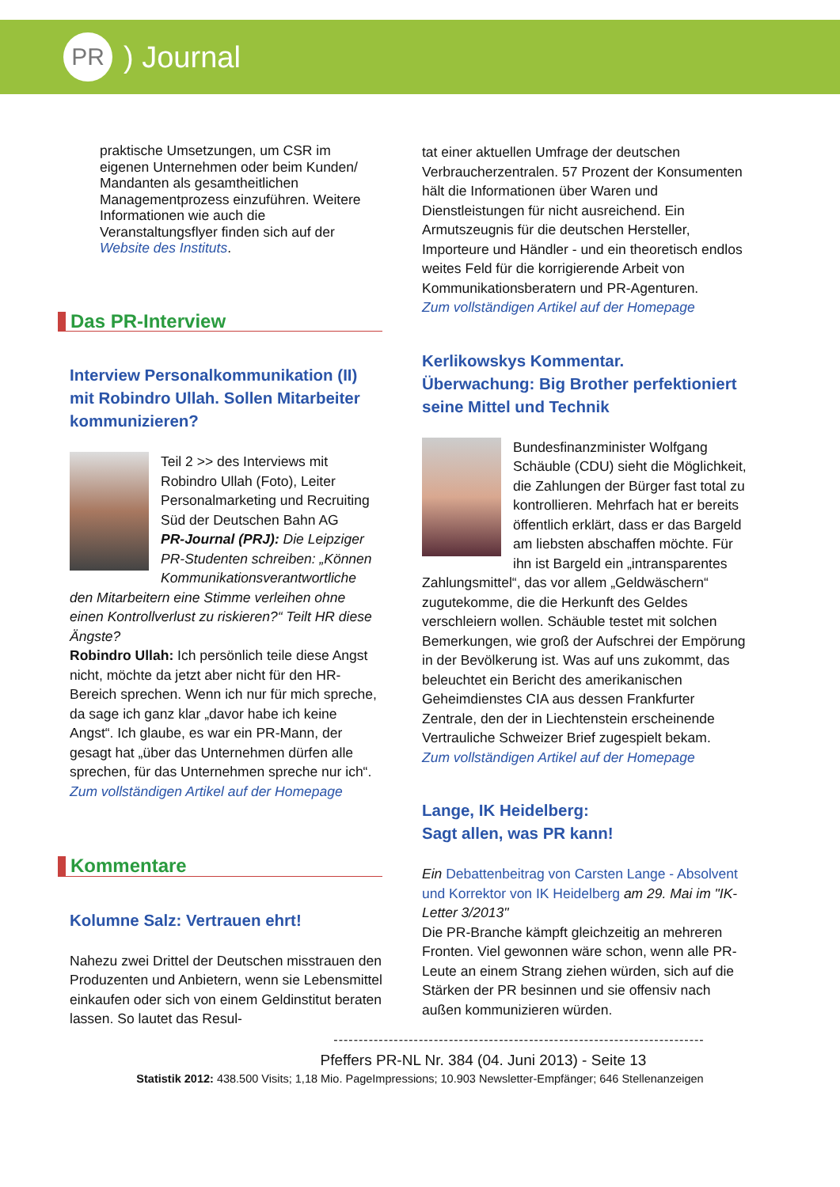PR
) Journal
praktische Umsetzungen, um CSR im eigenen Unternehmen oder beim Kunden/ Mandanten als gesamtheitlichen Managementprozess einzuführen. Weitere Informationen wie auch die Veranstaltungsflyer finden sich auf der Website des Instituts.
Das PR-Interview
Interview Personalkommunikation (II) mit Robindro Ullah. Sollen Mitarbeiter kommunizieren?
Teil 2 >> des Interviews mit Robindro Ullah (Foto), Leiter Personalmarketing und Recruiting Süd der Deutschen Bahn AG
PR-Journal (PRJ): Die Leipziger PR-Studenten schreiben: „Können Kommunikationsverantwortliche den Mitarbeitern eine Stimme verleihen ohne einen Kontrollverlust zu riskieren?“ Teilt HR diese Ängste?
Robindro Ullah: Ich persönlich teile diese Angst nicht, möchte da jetzt aber nicht für den HR-Bereich sprechen. Wenn ich nur für mich spreche, da sage ich ganz klar „davor habe ich keine Angst“. Ich glaube, es war ein PR-Mann, der gesagt hat „über das Unternehmen dürfen alle sprechen, für das Unternehmen spreche nur ich“.
Zum vollständigen Artikel auf der Homepage
Kommentare
Kolumne Salz: Vertrauen ehrt!
Nahezu zwei Drittel der Deutschen misstrauen den Produzenten und Anbietern, wenn sie Lebensmittel einkaufen oder sich von einem Geldinstitut beraten lassen. So lautet das Resul-
tat einer aktuellen Umfrage der deutschen Verbraucherzentralen. 57 Prozent der Konsumenten hält die Informationen über Waren und Dienstleistungen für nicht ausreichend. Ein Armutszeugnis für die deutschen Hersteller, Importeure und Händler - und ein theoretisch endlos weites Feld für die korrigierende Arbeit von Kommunikationsberatern und PR-Agenturen.
Zum vollständigen Artikel auf der Homepage
Kerlikowskys Kommentar.
Überwachung: Big Brother perfektioniert seine Mittel und Technik
Bundesfinanzminister Wolfgang Schäuble (CDU) sieht die Möglichkeit, die Zahlungen der Bürger fast total zu kontrollieren. Mehrfach hat er bereits öffentlich erklärt, dass er das Bargeld am liebsten abschaffen möchte. Für ihn ist Bargeld ein „intransparentes Zahlungsmittel“, das vor allem „Geldwäschern“ zugutekomme, die die Herkunft des Geldes verschleiern wollen. Schäuble testet mit solchen Bemerkungen, wie groß der Aufschrei der Empörung in der Bevölkerung ist. Was auf uns zukommt, das beleuchtet ein Bericht des amerikanischen Geheimdienstes CIA aus dessen Frankfurter Zentrale, den der in Liechtenstein erscheinende Vertrauliche Schweizer Brief zugespielt bekam.
Zum vollständigen Artikel auf der Homepage
Lange, IK Heidelberg:
Sagt allen, was PR kann!
Ein Debattenbeitrag von Carsten Lange - Absolvent und Korrektor von IK Heidelberg am 29. Mai im "IK-Letter 3/2013"
Die PR-Branche kämpft gleichzeitig an mehreren Fronten. Viel gewonnen wäre schon, wenn alle PR-Leute an einem Strang ziehen würden, sich auf die Stärken der PR besinnen und sie offensiv nach außen kommunizieren würden.
--------------------------------------------------------------------------
Pfeffers PR-NL Nr. 384 (04. Juni 2013) - Seite 13
Statistik 2012: 438.500 Visits; 1,18 Mio. PageImpressions; 10.903 Newsletter-Empfänger; 646 Stellenanzeigen